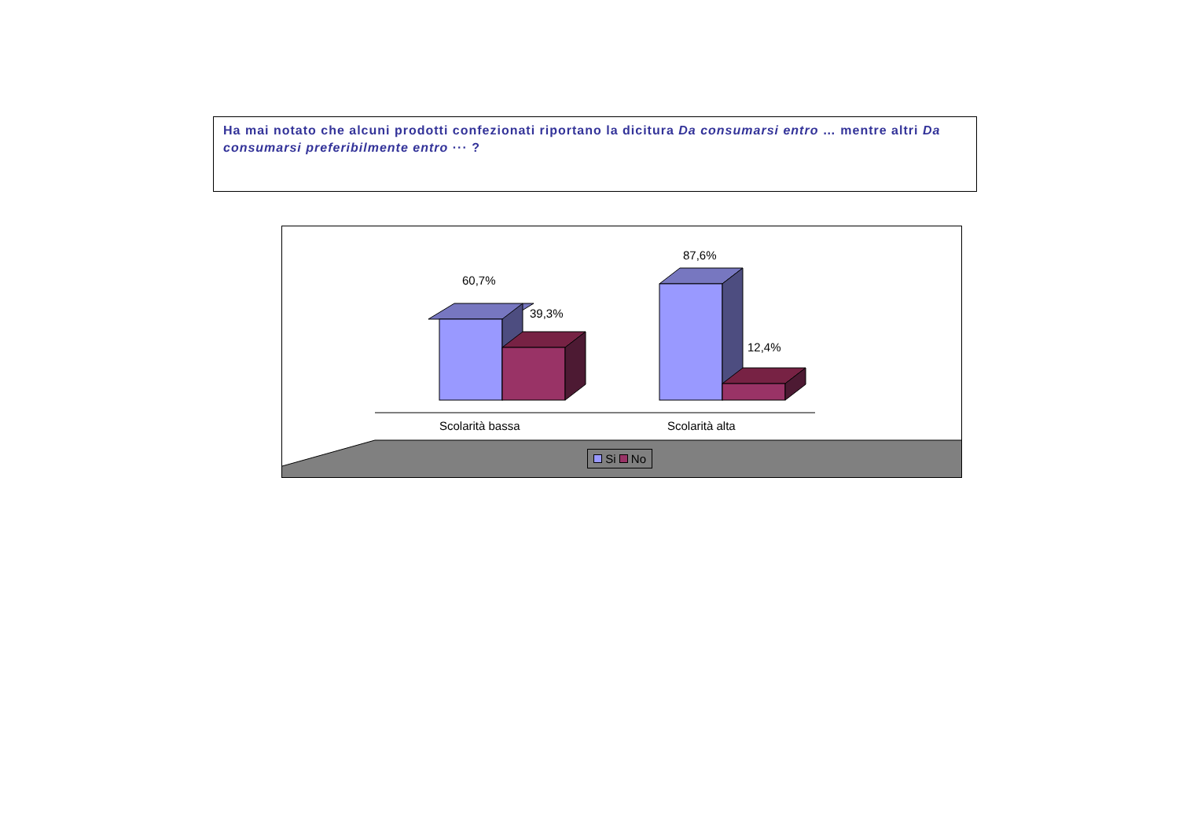Ha mai notato che alcuni prodotti confezionati riportano la dicitura Da consumarsi entro … mentre altri Da consumarsi preferibilmente entro ··· ?
60,7%
39,3%
87,6%
12,4%
Scolarità bassa Scolarità alta
Si No